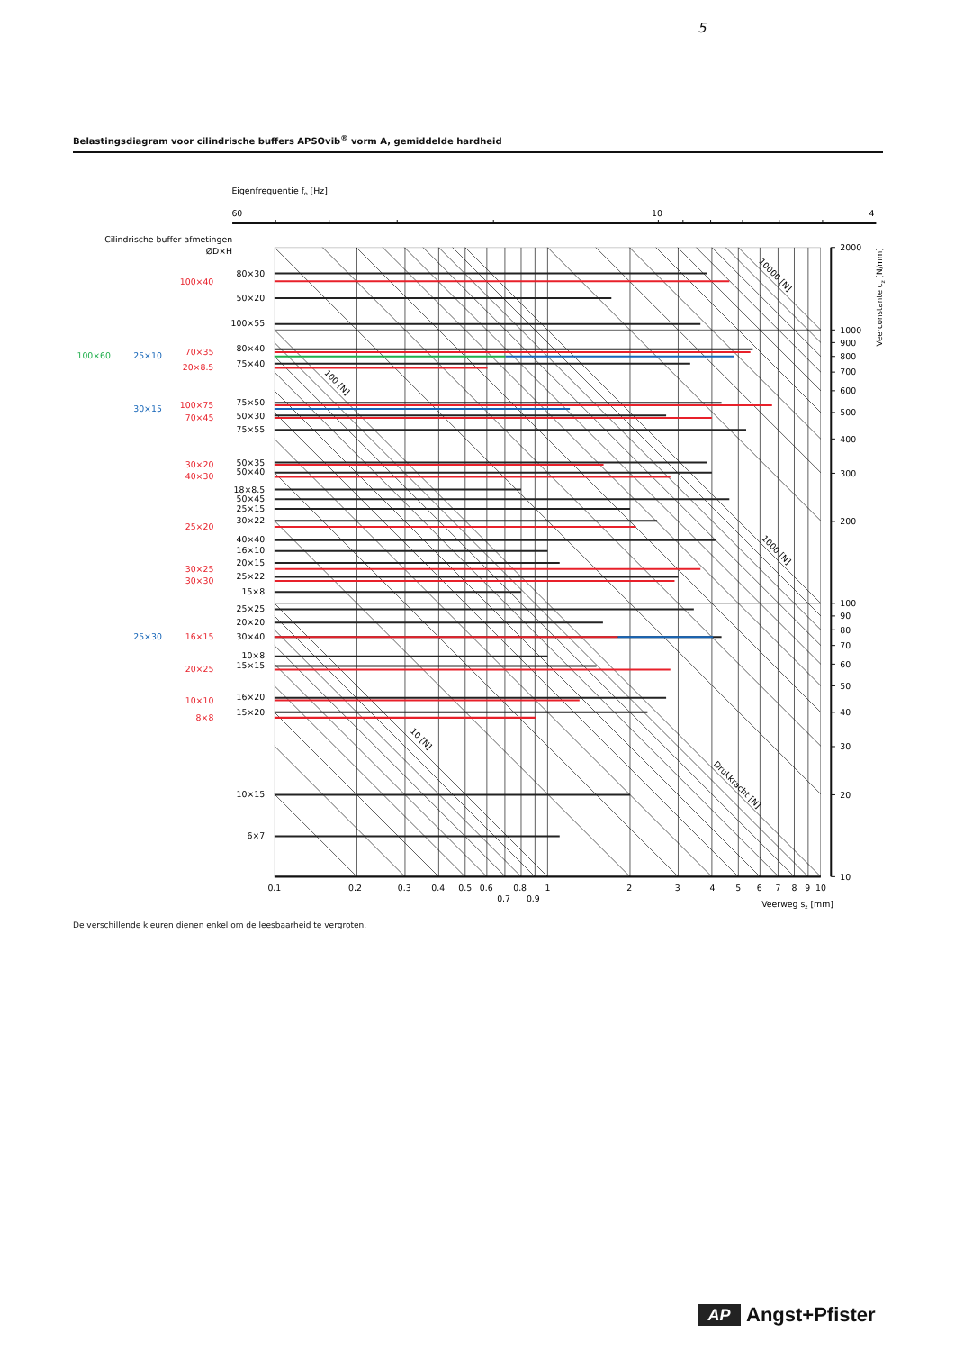5
Belastingsdiagram voor cilindrische buffers APSOvib<sup>®</sup> vorm A, gemiddelde hardheid
Eigenfrequentie fo [Hz]
60
10
4
Cilindrische buffer afmetingen
ØD×H
80×30
100×40
50×20
100×55
80×40
100×60
25×10
70×35
75×40
20×8.5
75×50
30×15
100×75
50×30
70×45
75×55
50×35
30×20
50×40
40×30
18×8.5
50×45
25×15
30×22
25×20
40×40
16×10
20×15
30×25
25×22
30×30
15×8
25×25
20×20
25×30
16×15
30×40
10×8
15×15
20×25
10×10
16×20
15×20
8×8
10×15
6×7
10000 [N]
100 [N]
1000 [N]
10 [N]
Drukkracht [N]
2000
1000
900
800
700
600
500
400
300
200
100
90
80
70
60
50
40
30
20
10
Veerconstante cz [N/mm]
0.1
0.2
0.3
0.4
0.5
0.6
0.7
0.8
0.9
1
2
3
4
5
6
7
8
9
10
Veerweg sz [mm]
De verschillende kleuren dienen enkel om de leesbaarheid te vergroten.
AP Angst+Pfister